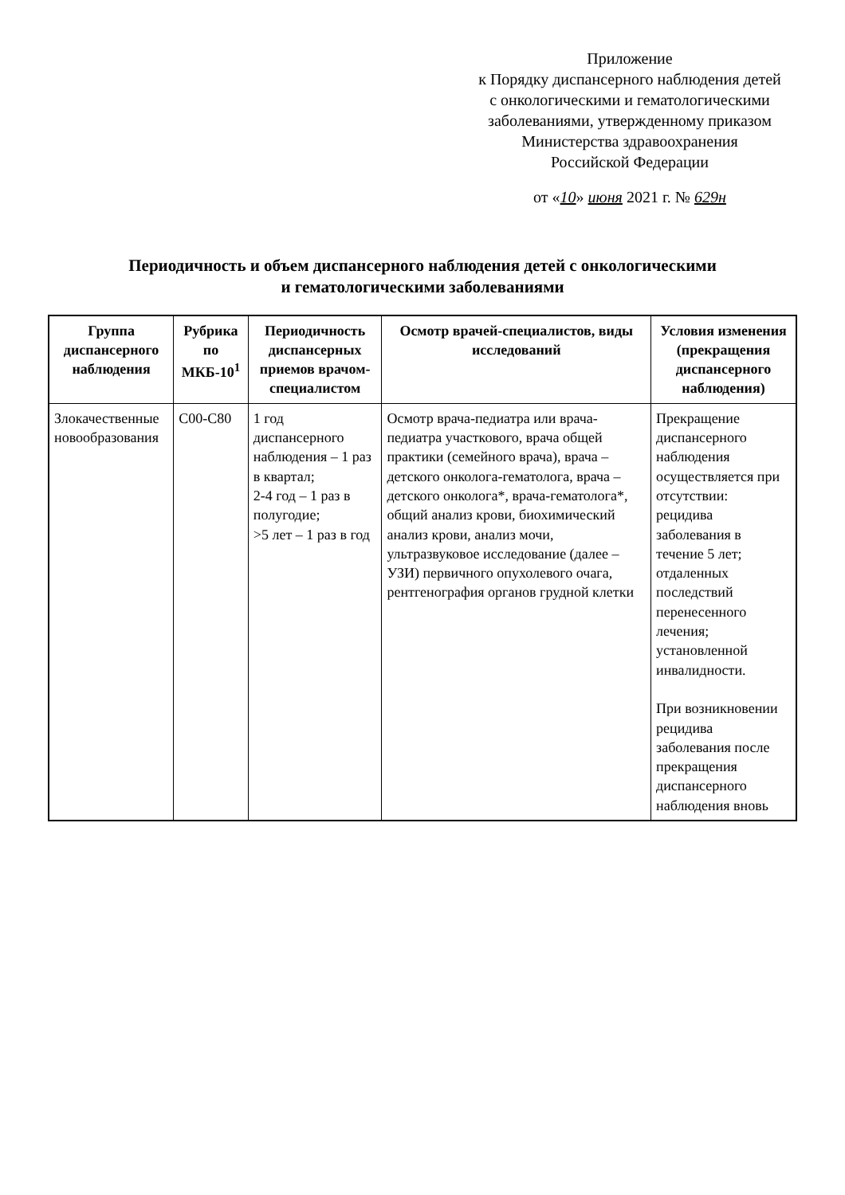Приложение
к Порядку диспансерного наблюдения детей
с онкологическими и гематологическими
заболеваниями, утвержденному приказом
Министерства здравоохранения
Российской Федерации
от «10» июня 2021 г. № 629н
Периодичность и объем диспансерного наблюдения детей с онкологическими
и гематологическими заболеваниями
| Группа диспансерного наблюдения | Рубрика по МКБ-10<sup>1</sup> | Периодичность диспансерных приемов врачом-специалистом | Осмотр врачей-специалистов, виды исследований | Условия изменения (прекращения диспансерного наблюдения) |
| --- | --- | --- | --- | --- |
| Злокачественные новообразования | C00-C80 | 1 год диспансерного наблюдения – 1 раз в квартал; 2-4 год – 1 раз в полугодие; >5 лет – 1 раз в год | Осмотр врача-педиатра или врача-педиатра участкового, врача общей практики (семейного врача), врача – детского онколога-гематолога, врача – детского онколога*, врача-гематолога*, общий анализ крови, биохимический анализ крови, анализ мочи, ультразвуковое исследование (далее – УЗИ) первичного опухолевого очага, рентгенография органов грудной клетки | Прекращение диспансерного наблюдения осуществляется при отсутствии: рецидива заболевания в течение 5 лет; отдаленных последствий перенесенного лечения; установленной инвалидности. При возникновении рецидива заболевания после прекращения диспансерного наблюдения вновь |